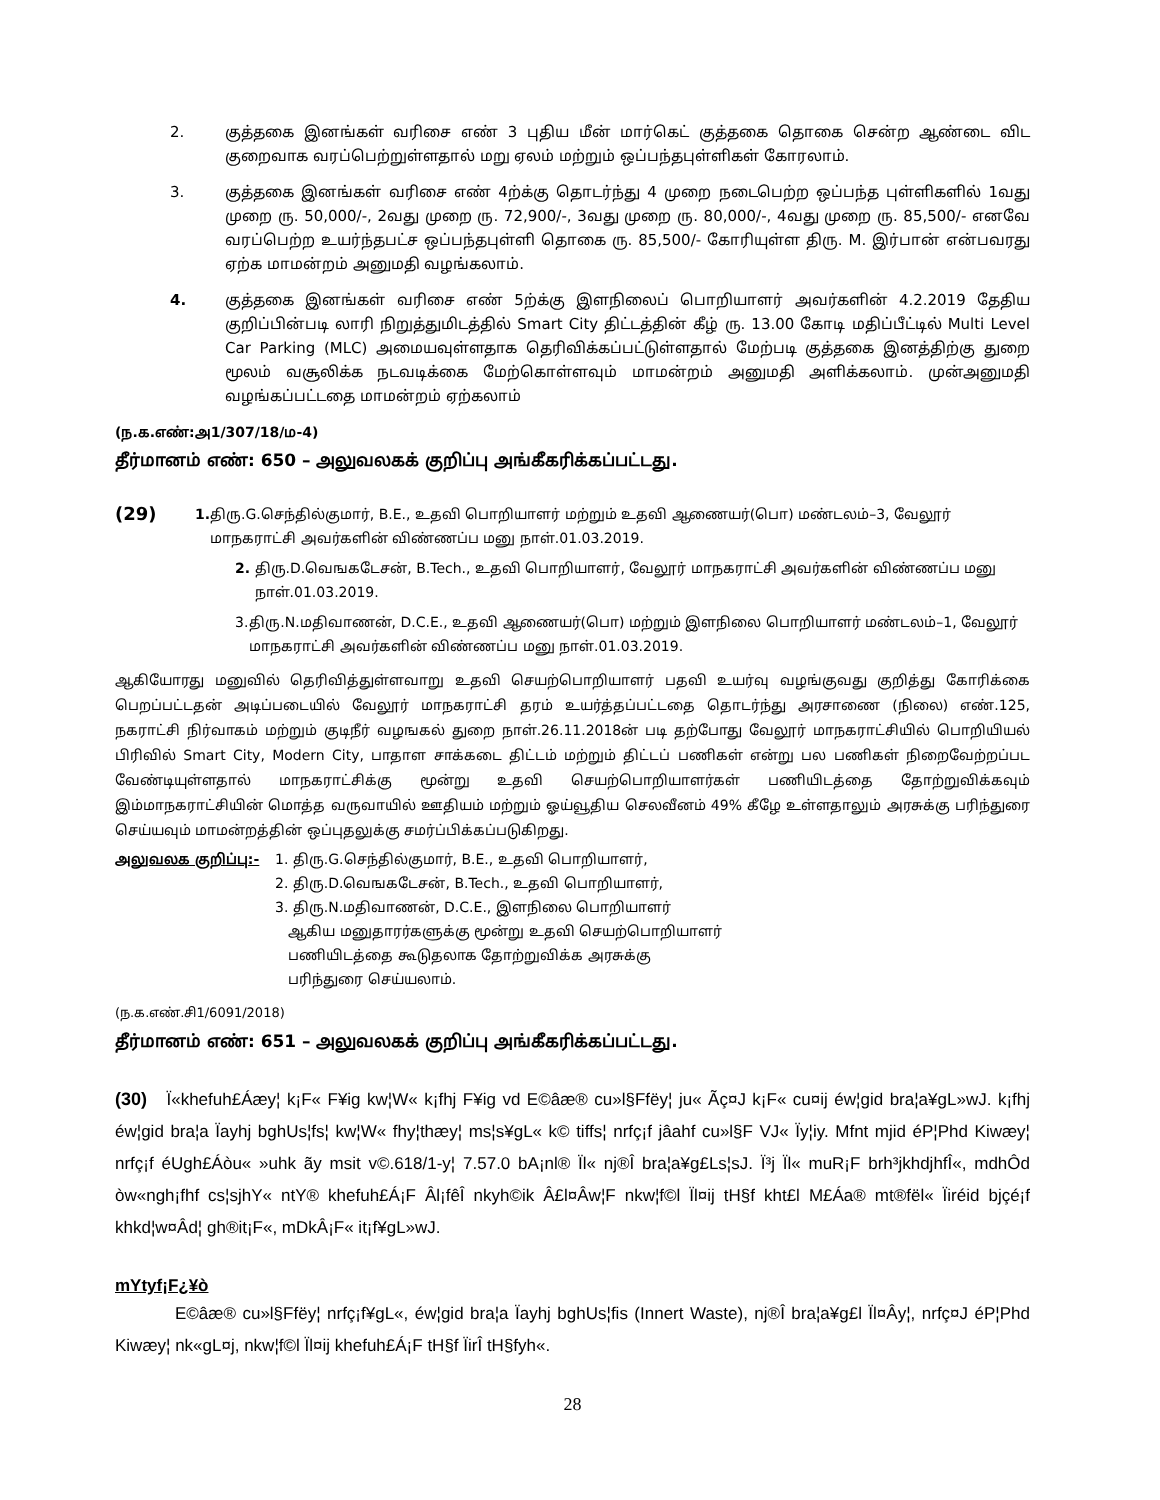2. குத்தகை இனங்கள் வரிசை எண் 3 புதிய மீன் மார்கெட் குத்தகை தொகை சென்ற ஆண்டை விட குறைவாக வரப்பெற்றுள்ளதால் மறு ஏலம் மற்றும் ஒப்பந்தபுள்ளிகள் கோரலாம்.
3. குத்தகை இனங்கள் வரிசை எண் 4ற்க்கு தொடர்ந்து 4 முறை நடைபெற்ற ஒப்பந்த புள்ளிகளில் 1வது முறை ரு. 50,000/-, 2வது முறை ரு. 72,900/-, 3வது முறை ரு. 80,000/-, 4வது முறை ரு. 85,500/- எனவே வரப்பெற்ற உயர்ந்தபட்ச ஒப்பந்தபுள்ளி தொகை ரு. 85,500/- கோரியுள்ள திரு. M. இர்பான் என்பவரது ஏற்க மாமன்றம் அனுமதி வழங்கலாம்.
4. குத்தகை இனங்கள் வரிசை எண் 5ற்க்கு இளநிலைப் பொறியாளர் அவர்களின் 4.2.2019 தேதிய குறிப்பின்படி லாரி நிறுத்துமிடத்தில் Smart City திட்டத்தின் கீழ் ரு. 13.00 கோடி மதிப்பீட்டில் Multi Level Car Parking (MLC) அமையவுள்ளதாக தெரிவிக்கப்பட்டுள்ளதால் மேற்படி குத்தகை இனத்திற்கு துறை மூலம் வசூலிக்க நடவடிக்கை மேற்கொள்ளவும் மாமன்றம் அனுமதி அளிக்கலாம். முன்அனுமதி வழங்கப்பட்டதை மாமன்றம் ஏற்கலாம்
(ந.க.எண்:அ1/307/18/ம-4)
தீர்மானம் எண்: 650 – அலுவலகக் குறிப்பு அங்கீகரிக்கப்பட்டது.
(29)
1. திரு.G.செந்தில்குமார், B.E., உதவி பொறியாளர் மற்றும் உதவி ஆணையர்(பொ) மண்டலம்–3, வேலூர் மாநகராட்சி அவர்களின் விண்ணப்ப மனு நாள்.01.03.2019.
2. திரு.D.வெஙகடேசன், B.Tech., உதவி பொறியாளர், வேலூர் மாநகராட்சி அவர்களின் விண்ணப்ப மனு நாள்.01.03.2019.
3. திரு.N.மதிவாணன், D.C.E., உதவி ஆணையர்(பொ) மற்றும் இளநிலை பொறியாளர் மண்டலம்–1, வேலூர் மாநகராட்சி அவர்களின் விண்ணப்ப மனு நாள்.01.03.2019.
ஆகியோரது மனுவில் தெரிவித்துள்ளவாறு உதவி செயற்பொறியாளர் பதவி உயர்வு வழங்குவது குறித்து கோரிக்கை பெறப்பட்டதன் அடிப்படையில் வேலூர் மாநகராட்சி தரம் உயர்த்தப்பட்டதை தொடர்ந்து அரசாணை (நிலை) எண்.125, நகராட்சி நிர்வாகம் மற்றும் குடிநீர் வழஙகல் துறை நாள்.26.11.2018ன் படி தற்போது வேலூர் மாநகராட்சியில் பொறியியல் பிரிவில் Smart City, Modern City, பாதாள சாக்கடை திட்டம் மற்றும் திட்டப் பணிகள் என்று பல பணிகள் நிறைவேற்றப்பட வேண்டியுள்ளதால் மாநகராட்சிக்கு மூன்று உதவி செயற்பொறியாளர்கள் பணியிடத்தை தோற்றுவிக்கவும் இம்மாநகராட்சியின் மொத்த வருவாயில் ஊதியம் மற்றும் ஓய்வூதிய செலவீனம் 49% கீழே உள்ளதாலும் அரசுக்கு பரிந்துரை செய்யவும் மாமன்றத்தின் ஒப்புதலுக்கு சமர்ப்பிக்கப்படுகிறது.
அலுவலக குறிப்பு:- 1. திரு.G.செந்தில்குமார், B.E., உதவி பொறியாளர்,
2. திரு.D.வெஙகடேசன், B.Tech., உதவி பொறியாளர்,
3. திரு.N.மதிவாணன், D.C.E., இளநிலை பொறியாளர்
ஆகிய மனுதாரர்களுக்கு மூன்று உதவி செயற்பொறியாளர்
பணியிடத்தை கூடுதலாக தோற்றுவிக்க அரசுக்கு
பரிந்துரை செய்யலாம்.
(ந.க.எண்.சி1/6091/2018)
தீர்மானம் எண்: 651 – அலுவலகக் குறிப்பு அங்கீகரிக்கப்பட்டது.
(30) Ï«khefuh£Áæy¦ k¡F« F¥ig kw¦W« k¡fhj F¥ig vd E©âæ® cu»l§Ffëy¦ ju« Ãç¤J k¡F« cu¤ij éw¦gid bra¦a¥gL»wJ. k¡fhj éw¦gid bra¦a Ïayhj bghUs¦fs¦ kw¦W« fhy¦thæy¦ ms¦s¥gL« k© tiffs¦ nrfç¡f jâahf cu»l§F VJ« Ïy¦iy. Mfnt mjid éP¦Phd Kiwæy¦ nrfç¡f éUgh£Áòu« »uhk ãy msit v©.618/1-y¦ 7.57.0 bA¡nl® Ïl« nj®Î bra¦a¥g£Ls¦sJ. Ï³j Ïl« muR¡F brh³jkhdjhfÎ«, mdhÔd òw«ngh¡fhf cs¦sjhY« ntY® khefuh£Á¡F Âl¡fêÎ nkyh©ik Â£l¤Âw¦F nkw¦f©l Ïl¤ij tH§f kht£l M£Áa® mt®fël« Ïiréid bjçé¡f khkd¦w¤Âd¦ gh®it¡F«, mDkÂ¡F« it¡f¥gL»wJ.
mYtyf¡F¿¥ò
E©âæ® cu»l§Ffëy¦ nrfç¡f¥gL«, éw¦gid bra¦a Ïayhj bghUs¦fis (Innert Waste), nj®Î bra¦a¥g£l Ïl¤Ây¦, nrfç¤J éP¦Phd Kiwæy¦ nk«gL¤j, nkw¦f©l Ïl¤ij khefuh£Á¡F tH§f ÏirÎ tH§fyh«.
28